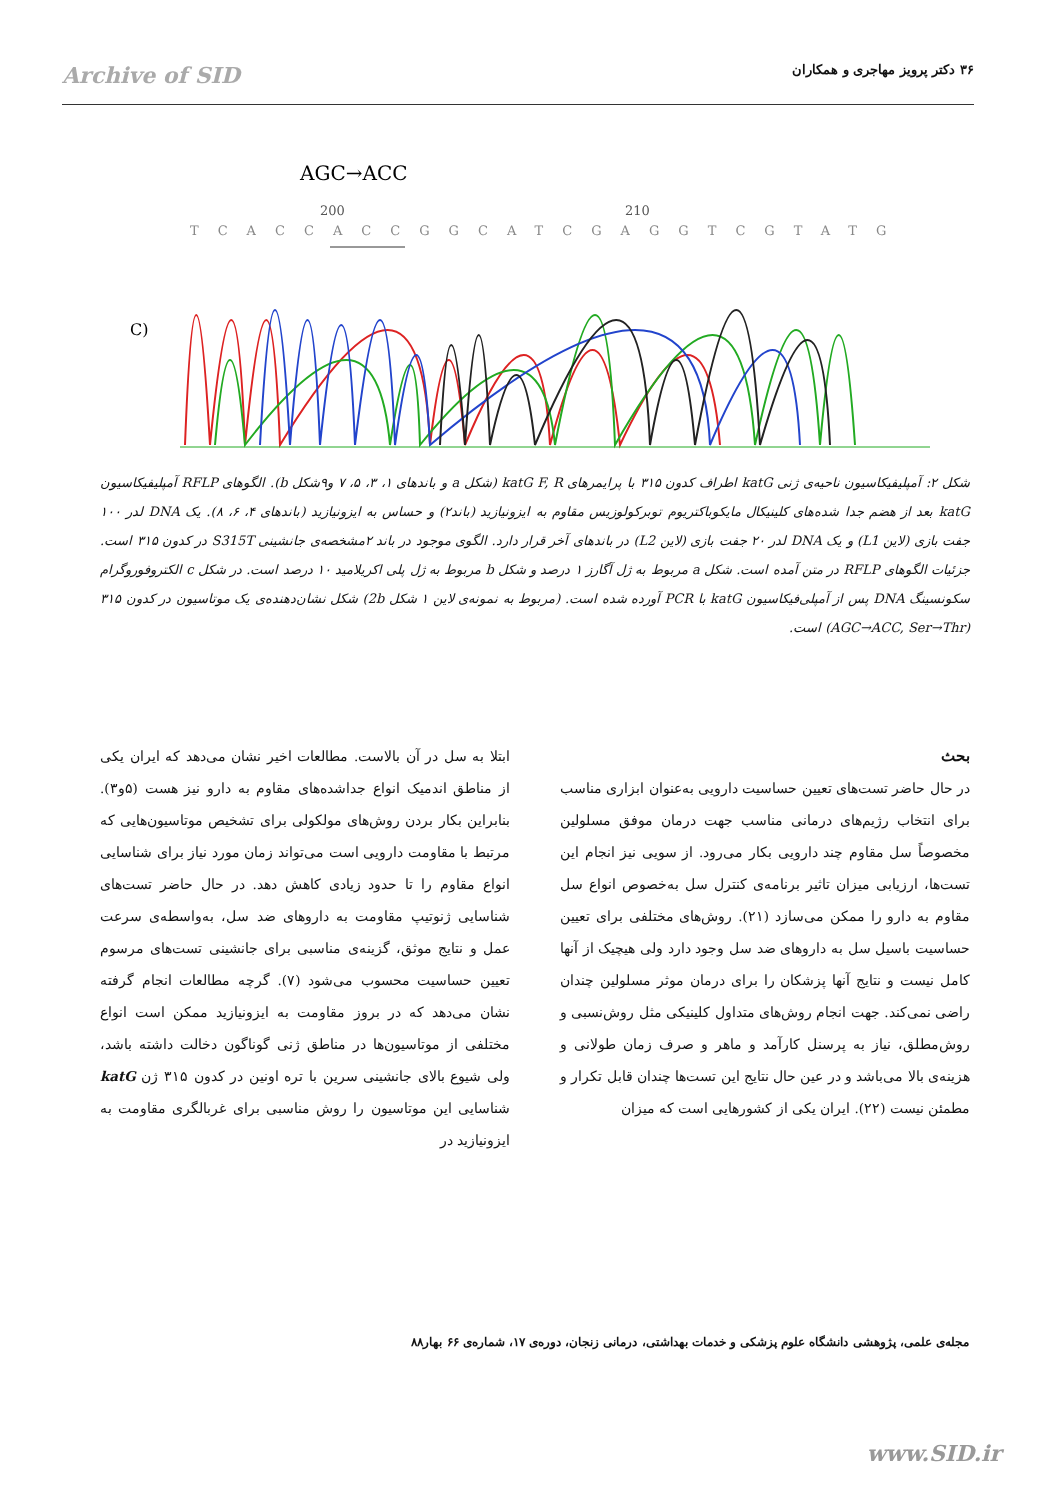Archive of SID ۳۶ دکتر پرویز مهاجری و همکاران
AGC→ACC
200
210
TCACCACCGGCATCGAGGTCGTATG
C)
شکل ۲: آمپلیفیکاسیون ناحیه‌ی ژنی katG اطراف کدون ۳۱۵ با پرایمرهای katG F, R (شکل a و باندهای ۱، ۳، ۵، ۷ و۹شکل b). الگوهای RFLP آمپلیفیکاسیون katG بعد از هضم جدا شده‌های کلینیکال مایکوباکتریوم توبرکولوزیس مقاوم به ایزونیازید (باند۲) و حساس به ایزونیازید (باندهای ۴، ۶، ۸). یک DNA لدر ۱۰۰ جفت بازی (لاین L1) و یک DNA لدر ۲۰ جفت بازی (لاین L2) در باندهای آخر قرار دارد. الگوی موجود در باند ۲مشخصه‌ی جانشینی S315T در کدون ۳۱۵ است. جزئیات الگوهای RFLP در متن آمده است. شکل a مربوط به ژل آگارز ۱ درصد و شکل b مربوط به ژل پلی اکریلامید ۱۰ درصد است. در شکل c الکتروفوروگرام سکونسینگ DNA پس از آمپلی‌فیکاسیون katG با PCR آورده شده است. (مربوط به نمونه‌ی لاین ۱ شکل 2b) شکل نشان‌دهنده‌ی یک موتاسیون در کدون ۳۱۵ (AGC→ACC, Ser→Thr) است.
بحث
در حال حاضر تست‌های تعیین حساسیت دارویی به‌عنوان ابزاری مناسب برای انتخاب رژیم‌های درمانی مناسب جهت درمان موفق مسلولین مخصوصاً سل مقاوم چند دارویی بکار می‌رود. از سویی نیز انجام این تست‌ها، ارزیابی میزان تاثیر برنامه‌ی کنترل سل به‌خصوص انواع سل مقاوم به دارو را ممکن می‌سازد (۲۱). روش‌های مختلفی برای تعیین حساسیت باسیل سل به داروهای ضد سل وجود دارد ولی هیچیک از آنها کامل نیست و نتایج آنها پزشکان را برای درمان موثر مسلولین چندان راضی نمی‌کند. جهت انجام روش‌های متداول کلینیکی مثل روش‌نسبی و روش‌مطلق، نیاز به پرسنل کارآمد و ماهر و صرف زمان طولانی و هزینه‌ی بالا می‌باشد و در عین حال نتایج این تست‌ها چندان قابل تکرار و مطمئن نیست (۲۲). ایران یکی از کشورهایی است که میزان
ابتلا به سل در آن بالاست. مطالعات اخیر نشان می‌دهد که ایران یکی از مناطق اندمیک انواع جداشده‌های مقاوم به دارو نیز هست (۵و۳). بنابراین بکار بردن روش‌های مولکولی برای تشخیص موتاسیون‌هایی که مرتبط با مقاومت دارویی است می‌تواند زمان مورد نیاز برای شناسایی انواع مقاوم را تا حدود زیادی کاهش دهد. در حال حاضر تست‌های شناسایی ژنوتیپ مقاومت به داروهای ضد سل، به‌واسطه‌ی سرعت عمل و نتایج موثق، گزینه‌ی مناسبی برای جانشینی تست‌های مرسوم تعیین حساسیت محسوب می‌شود (۷). گرچه مطالعات انجام گرفته نشان می‌دهد که در بروز مقاومت به ایزونیازید ممکن است انواع مختلفی از موتاسیون‌ها در مناطق ژنی گوناگون دخالت داشته باشد، ولی شیوع بالای جانشینی سرین با تره اونین در کدون ۳۱۵ ژن katG شناسایی این موتاسیون را روش مناسبی برای غربالگری مقاومت به ایزونیازید در
مجله‌ی علمی، پژوهشی دانشگاه علوم پزشکی و خدمات بهداشتی، درمانی زنجان، دوره‌ی ۱۷، شماره‌ی ۶۶ بهار۸۸
www.SID.ir